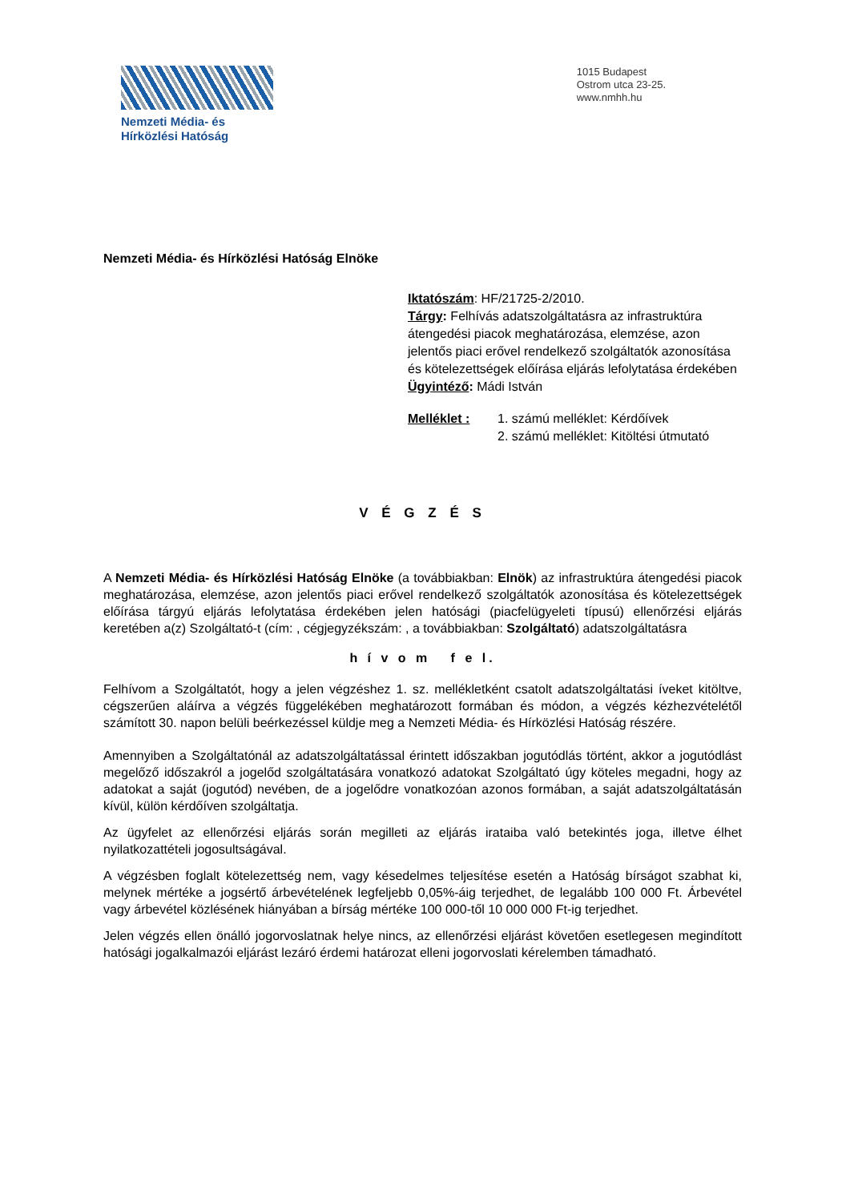Nemzeti Média- és
Hírközlési Hatóság
1015 Budapest
Ostrom utca 23-25.
www.nmhh.hu
Nemzeti Média- és Hírközlési Hatóság Elnöke
Iktatószám: HF/21725-2/2010.
Tárgy: Felhívás adatszolgáltatásra az infrastruktúra átengedési piacok meghatározása, elemzése, azon jelentős piaci erővel rendelkező szolgáltatók azonosítása és kötelezettségek előírása eljárás lefolytatása érdekében
Ügyintéző: Mádi István
Melléklet : 1. számú melléklet: Kérdőívek
2. számú melléklet: Kitöltési útmutató
V É G Z É S
A Nemzeti Média- és Hírközlési Hatóság Elnöke (a továbbiakban: Elnök) az infrastruktúra átengedési piacok meghatározása, elemzése, azon jelentős piaci erővel rendelkező szolgáltatók azonosítása és kötelezettségek előírása tárgyú eljárás lefolytatása érdekében jelen hatósági (piacfelügyeleti típusú) ellenőrzési eljárás keretében a(z) Szolgáltató-t (cím: , cégjegyzékszám: , a továbbiakban: Szolgáltató) adatszolgáltatásra
h í v o m f e l.
Felhívom a Szolgáltatót, hogy a jelen végzéshez 1. sz. mellékletként csatolt adatszolgáltatási íveket kitöltve, cégszerűen aláírva a végzés függelékében meghatározott formában és módon, a végzés kézhezvételétől számított 30. napon belüli beérkezéssel küldje meg a Nemzeti Média- és Hírközlési Hatóság részére.
Amennyiben a Szolgáltatónál az adatszolgáltatással érintett időszakban jogutódlás történt, akkor a jogutódlást megelőző időszakról a jogelőd szolgáltatására vonatkozó adatokat Szolgáltató úgy köteles megadni, hogy az adatokat a saját (jogutód) nevében, de a jogelődre vonatkozóan azonos formában, a saját adatszolgáltatásán kívül, külön kérdőíven szolgáltatja.
Az ügyfelet az ellenőrzési eljárás során megilleti az eljárás irataiba való betekintés joga, illetve élhet nyilatkozattételi jogosultságával.
A végzésben foglalt kötelezettség nem, vagy késedelmes teljesítése esetén a Hatóság bírságot szabhat ki, melynek mértéke a jogsértő árbevételének legfeljebb 0,05%-áig terjedhet, de legalább 100 000 Ft. Árbevétel vagy árbevétel közlésének hiányában a bírság mértéke 100 000-től 10 000 000 Ft-ig terjedhet.
Jelen végzés ellen önálló jogorvoslatnak helye nincs, az ellenőrzési eljárást követően esetlegesen megindított hatósági jogalkalmazói eljárást lezáró érdemi határozat elleni jogorvoslati kérelemben támadható.